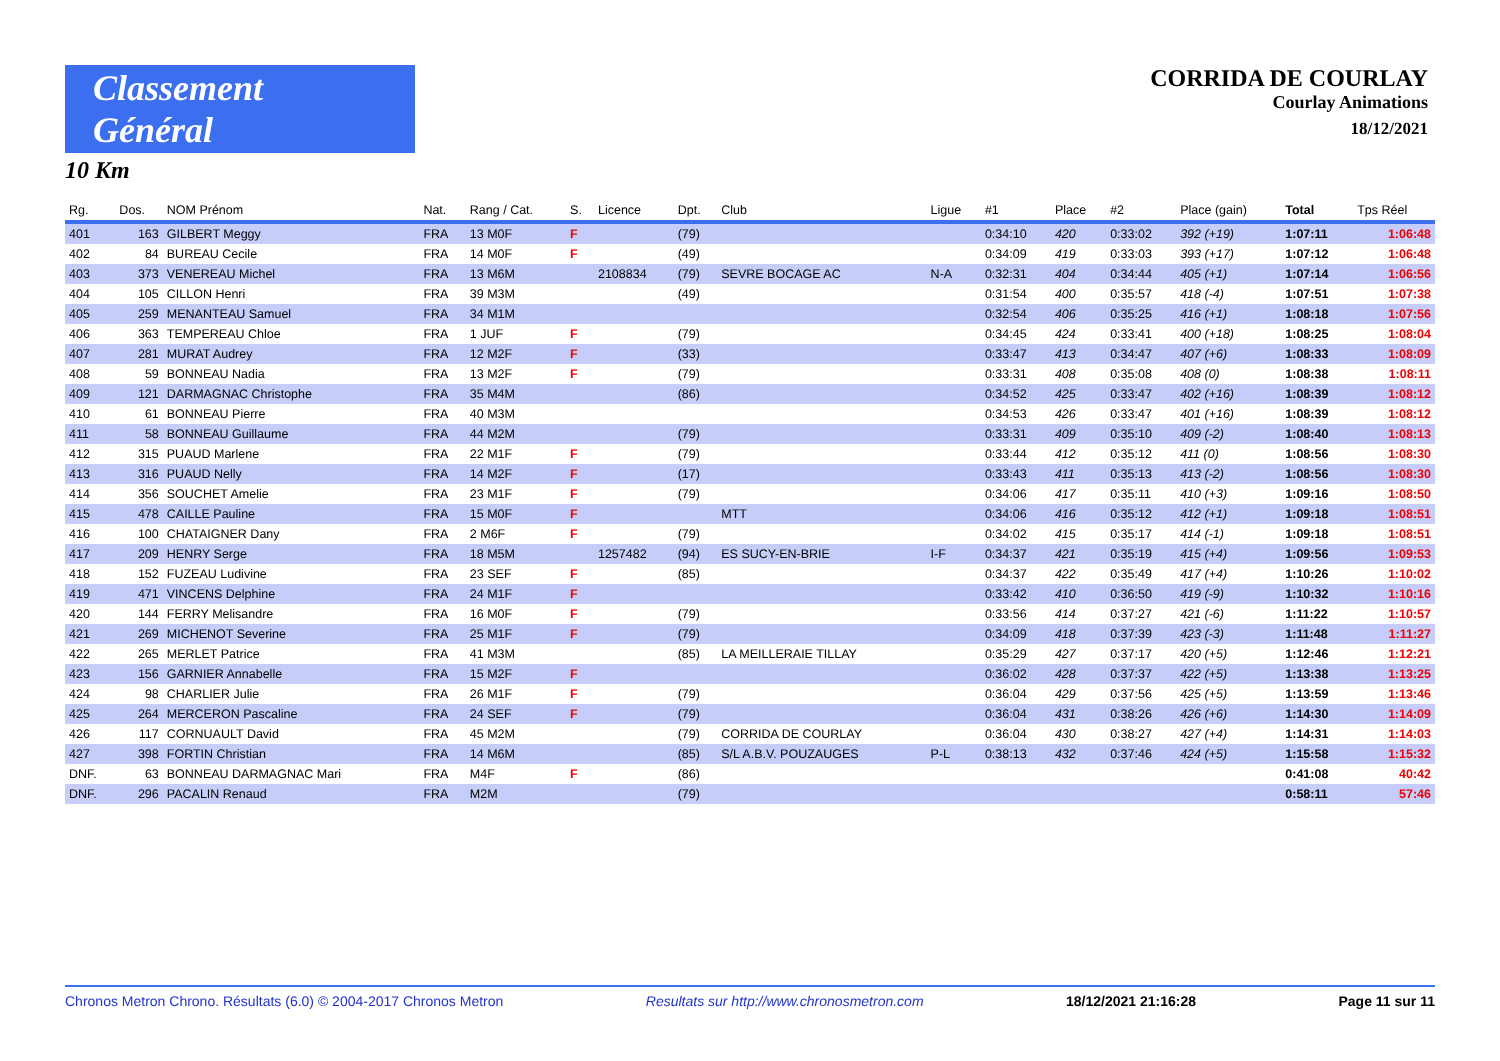Classement Général
10 Km
CORRIDA DE COURLAY
Courlay Animations
18/12/2021
| Rg. | Dos. | NOM Prénom | Nat. | Rang / Cat. | S. | Licence | Dpt. | Club | Ligue | #1 | Place | #2 | Place (gain) | Total | Tps Réel |
| --- | --- | --- | --- | --- | --- | --- | --- | --- | --- | --- | --- | --- | --- | --- | --- |
| 401 | 163 | GILBERT Meggy | FRA | 13 M0F | F | | (79) | | | 0:34:10 | 420 | 0:33:02 | 392 (+19) | 1:07:11 | 1:06:48 |
| 402 | 84 | BUREAU Cecile | FRA | 14 M0F | F | | (49) | | | 0:34:09 | 419 | 0:33:03 | 393 (+17) | 1:07:12 | 1:06:48 |
| 403 | 373 | VENEREAU Michel | FRA | 13 M6M | | 2108834 | (79) | SEVRE BOCAGE AC | N-A | 0:32:31 | 404 | 0:34:44 | 405 (+1) | 1:07:14 | 1:06:56 |
| 404 | 105 | CILLON Henri | FRA | 39 M3M | | | (49) | | | 0:31:54 | 400 | 0:35:57 | 418 (-4) | 1:07:51 | 1:07:38 |
| 405 | 259 | MENANTEAU Samuel | FRA | 34 M1M | | | | | | 0:32:54 | 406 | 0:35:25 | 416 (+1) | 1:08:18 | 1:07:56 |
| 406 | 363 | TEMPEREAU Chloe | FRA | 1 JUF | F | | (79) | | | 0:34:45 | 424 | 0:33:41 | 400 (+18) | 1:08:25 | 1:08:04 |
| 407 | 281 | MURAT Audrey | FRA | 12 M2F | F | | (33) | | | 0:33:47 | 413 | 0:34:47 | 407 (+6) | 1:08:33 | 1:08:09 |
| 408 | 59 | BONNEAU Nadia | FRA | 13 M2F | F | | (79) | | | 0:33:31 | 408 | 0:35:08 | 408 (0) | 1:08:38 | 1:08:11 |
| 409 | 121 | DARMAGNAC Christophe | FRA | 35 M4M | | | (86) | | | 0:34:52 | 425 | 0:33:47 | 402 (+16) | 1:08:39 | 1:08:12 |
| 410 | 61 | BONNEAU Pierre | FRA | 40 M3M | | | | | | 0:34:53 | 426 | 0:33:47 | 401 (+16) | 1:08:39 | 1:08:12 |
| 411 | 58 | BONNEAU Guillaume | FRA | 44 M2M | | | (79) | | | 0:33:31 | 409 | 0:35:10 | 409 (-2) | 1:08:40 | 1:08:13 |
| 412 | 315 | PUAUD Marlene | FRA | 22 M1F | F | | (79) | | | 0:33:44 | 412 | 0:35:12 | 411 (0) | 1:08:56 | 1:08:30 |
| 413 | 316 | PUAUD Nelly | FRA | 14 M2F | F | | (17) | | | 0:33:43 | 411 | 0:35:13 | 413 (-2) | 1:08:56 | 1:08:30 |
| 414 | 356 | SOUCHET Amelie | FRA | 23 M1F | F | | (79) | | | 0:34:06 | 417 | 0:35:11 | 410 (+3) | 1:09:16 | 1:08:50 |
| 415 | 478 | CAILLE Pauline | FRA | 15 M0F | F | | | MTT | | 0:34:06 | 416 | 0:35:12 | 412 (+1) | 1:09:18 | 1:08:51 |
| 416 | 100 | CHATAIGNER Dany | FRA | 2 M6F | F | | (79) | | | 0:34:02 | 415 | 0:35:17 | 414 (-1) | 1:09:18 | 1:08:51 |
| 417 | 209 | HENRY Serge | FRA | 18 M5M | | 1257482 | (94) | ES SUCY-EN-BRIE | I-F | 0:34:37 | 421 | 0:35:19 | 415 (+4) | 1:09:56 | 1:09:53 |
| 418 | 152 | FUZEAU Ludivine | FRA | 23 SEF | F | | (85) | | | 0:34:37 | 422 | 0:35:49 | 417 (+4) | 1:10:26 | 1:10:02 |
| 419 | 471 | VINCENS Delphine | FRA | 24 M1F | F | | | | | 0:33:42 | 410 | 0:36:50 | 419 (-9) | 1:10:32 | 1:10:16 |
| 420 | 144 | FERRY Melisandre | FRA | 16 M0F | F | | (79) | | | 0:33:56 | 414 | 0:37:27 | 421 (-6) | 1:11:22 | 1:10:57 |
| 421 | 269 | MICHENOT Severine | FRA | 25 M1F | F | | (79) | | | 0:34:09 | 418 | 0:37:39 | 423 (-3) | 1:11:48 | 1:11:27 |
| 422 | 265 | MERLET Patrice | FRA | 41 M3M | | | (85) | LA MEILLERAIE TILLAY | | 0:35:29 | 427 | 0:37:17 | 420 (+5) | 1:12:46 | 1:12:21 |
| 423 | 156 | GARNIER Annabelle | FRA | 15 M2F | F | | | | | 0:36:02 | 428 | 0:37:37 | 422 (+5) | 1:13:38 | 1:13:25 |
| 424 | 98 | CHARLIER Julie | FRA | 26 M1F | F | | (79) | | | 0:36:04 | 429 | 0:37:56 | 425 (+5) | 1:13:59 | 1:13:46 |
| 425 | 264 | MERCERON Pascaline | FRA | 24 SEF | F | | (79) | | | 0:36:04 | 431 | 0:38:26 | 426 (+6) | 1:14:30 | 1:14:09 |
| 426 | 117 | CORNUAULT David | FRA | 45 M2M | | | (79) | CORRIDA DE COURLAY | | 0:36:04 | 430 | 0:38:27 | 427 (+4) | 1:14:31 | 1:14:03 |
| 427 | 398 | FORTIN Christian | FRA | 14 M6M | | | (85) | S/L A.B.V. POUZAUGES | P-L | 0:38:13 | 432 | 0:37:46 | 424 (+5) | 1:15:58 | 1:15:32 |
| DNF. | 63 | BONNEAU DARMAGNAC Mari | FRA | M4F | F | | (86) | | | | | | | 0:41:08 | 40:42 |
| DNF. | 296 | PACALIN Renaud | FRA | M2M | | | (79) | | | | | | | 0:58:11 | 57:46 |
Chronos Metron Chrono. Résultats (6.0) © 2004-2017 Chronos Metron Resultats sur http://www.chronosmetron.com 18/12/2021 21:16:28 Page 11 sur 11